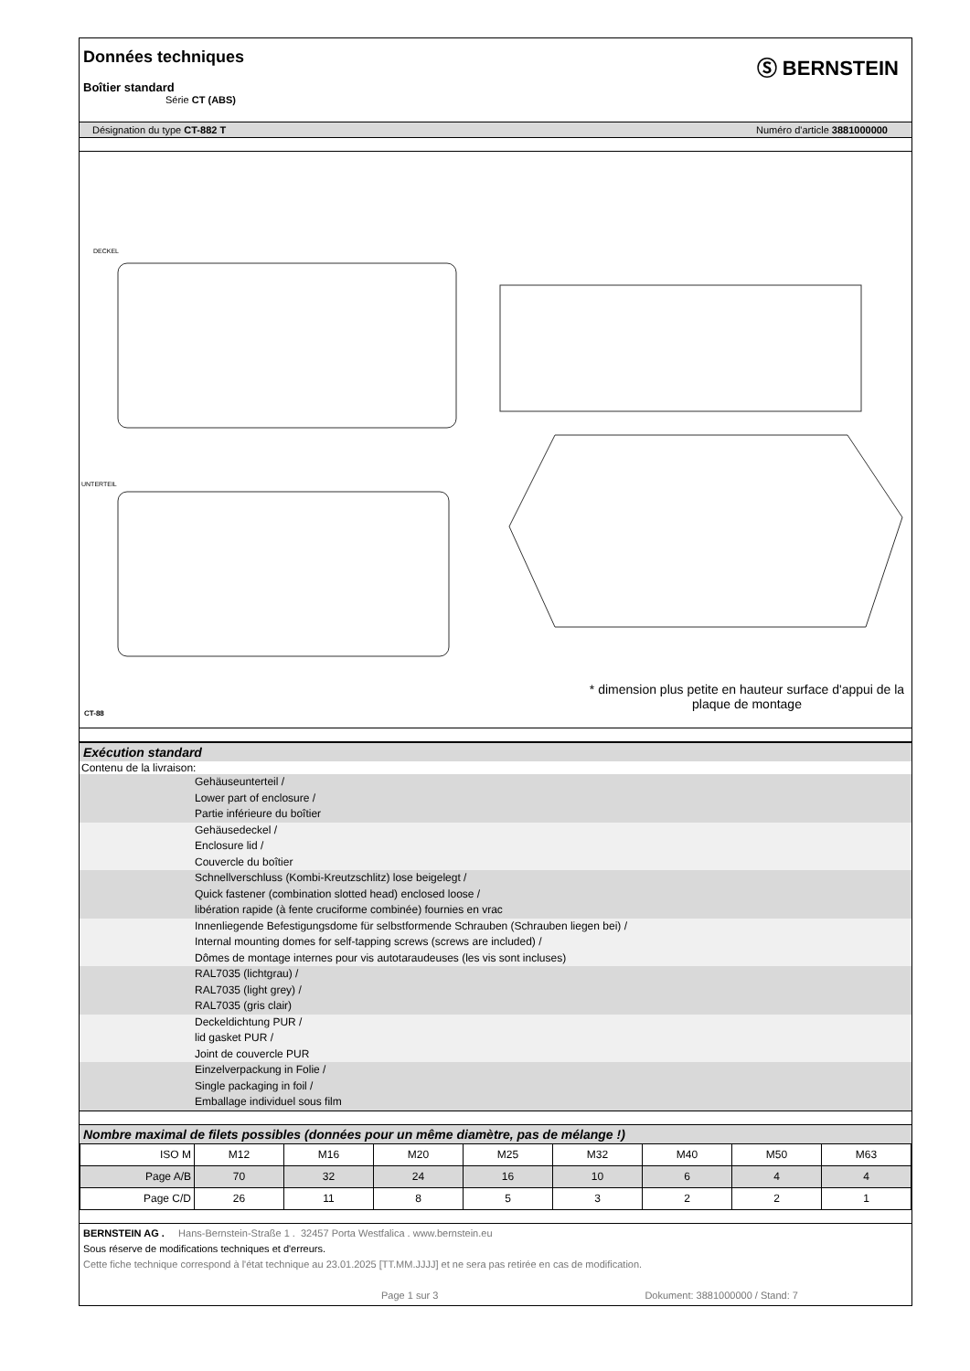Données techniques
Ⓢ BERNSTEIN
Boîtier standard
Série CT (ABS)
Désignation du type CT-882 T Numéro d'article 3881000000
DECKEL
UNTERTEIL
CT-88
* dimension plus petite en hauteur surface d'appui de la plaque de montage
Exécution standard
Contenu de la livraison:
Gehäuseunterteil /
Lower part of enclosure /
Partie inférieure du boîtier
Gehäusedeckel /
Enclosure lid /
Couvercle du boîtier
Schnellverschluss (Kombi-Kreutzschlitz) lose beigelegt /
Quick fastener (combination slotted head) enclosed loose /
libération rapide (à fente cruciforme combinée) fournies en vrac
Innenliegende Befestigungsdome für selbstformende Schrauben (Schrauben liegen bei) /
Internal mounting domes for self-tapping screws (screws are included) /
Dômes de montage internes pour vis autotaraudeuses (les vis sont incluses)
RAL7035 (lichtgrau) /
RAL7035 (light grey) /
RAL7035 (gris clair)
Deckeldichtung PUR /
lid gasket PUR /
Joint de couvercle PUR
Einzelverpackung in Folie /
Single packaging in foil /
Emballage individuel sous film
Nombre maximal de filets possibles (données pour un même diamètre, pas de mélange !)
| ISO M | M12 | M16 | M20 | M25 | M32 | M40 | M50 | M63 |
| Page A/B | 70 | 32 | 24 | 16 | 10 | 6 | 4 | 4 |
| Page C/D | 26 | 11 | 8 | 5 | 3 | 2 | 2 | 1 |
BERNSTEIN AG . Hans-Bernstein-Straße 1 . 32457 Porta Westfalica . www.bernstein.eu
Sous réserve de modifications techniques et d'erreurs.
Cette fiche technique correspond à l'état technique au 23.01.2025 [TT.MM.JJJJ] et ne sera pas retirée en cas de modification.
Page 1 sur 3 Dokument: 3881000000 / Stand: 7